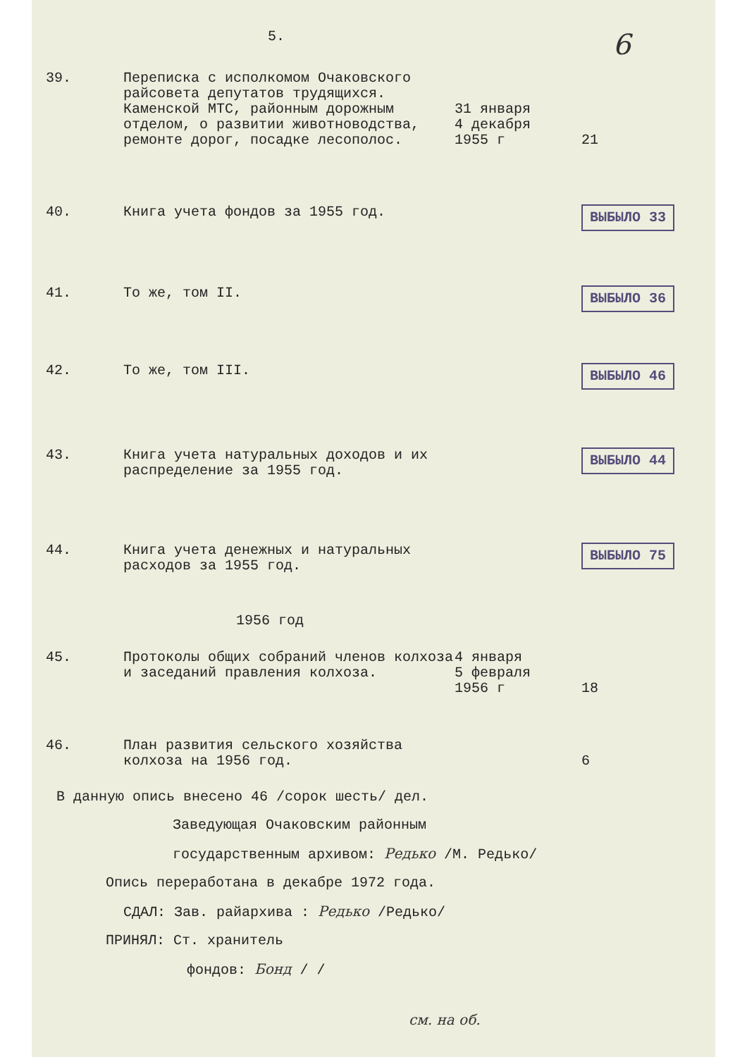5. 6
| 39. | Переписка с исполкомом Очаковского райсовета депутатов трудящихся. Каменской МТС, районным дорожным отделом, о развитии животноводства, ремонте дорог, посадке лесополос. | 31 января 4 декабря 1955 г | 21 |
| 40. | Книга учета фондов за 1955 год. | | ВЫБЫЛО 33 |
| 41. | То же, том II. | | ВЫБЫЛО 36 |
| 42. | То же, том III. | | ВЫБЫЛО 46 |
| 43. | Книга учета натуральных доходов и их распределение за 1955 год. | | ВЫБЫЛО 44 |
| 44. | Книга учета денежных и натуральных расходов за 1955 год. | | ВЫБЫЛО 75 |
| 1956 год | | | |
| 45. | Протоколы общих собраний членов колхоза и заседаний правления колхоза. | 4 января 5 февраля 1956 г | 18 |
| 46. | План развития сельского хозяйства колхоза на 1956 год. | | 6 |
В данную опись внесено 46 /сорок шесть/ дел.
Заведующая Очаковским районным
государственным архивом: Редько /М. Редько/
Опись переработана в декабре 1972 года.
СДАЛ: Зав. райархива : Редько /Редько/
ПРИНЯЛ: Ст. хранитель
фондов: Бонд / /
см. на об.